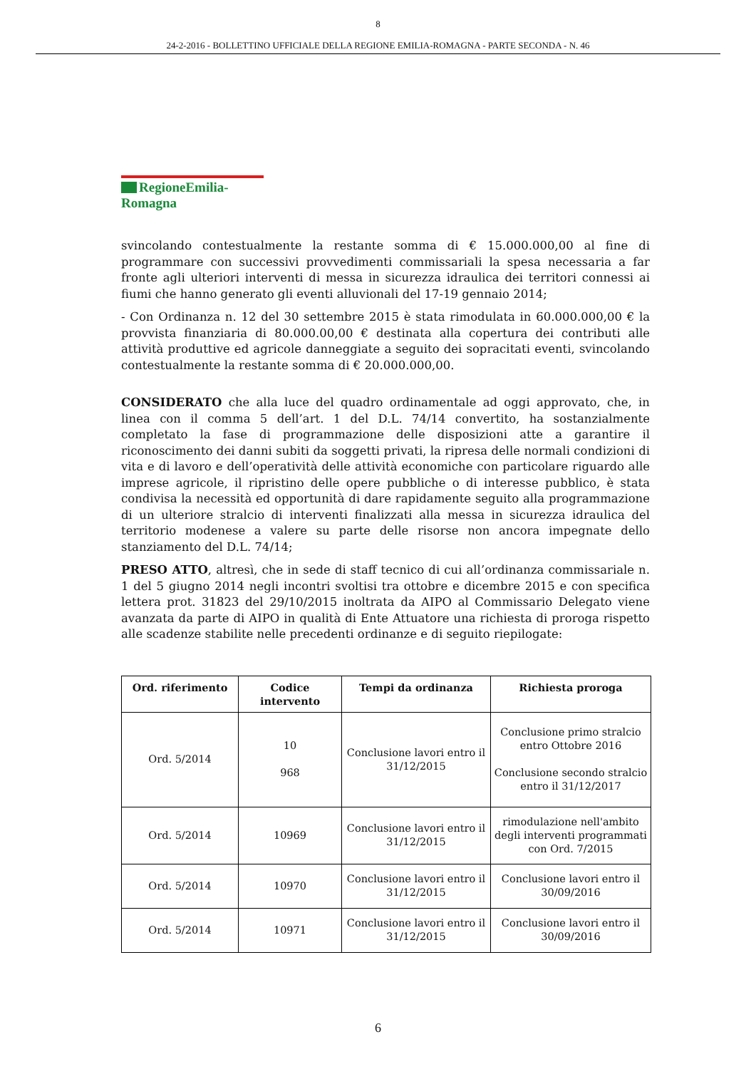8
24-2-2016 - BOLLETTINO UFFICIALE DELLA REGIONE EMILIA-ROMAGNA - PARTE SECONDA - N. 46
RegioneEmilia-Romagna
svincolando contestualmente la restante somma di € 15.000.000,00 al fine di programmare con successivi provvedimenti commissariali la spesa necessaria a far fronte agli ulteriori interventi di messa in sicurezza idraulica dei territori connessi ai fiumi che hanno generato gli eventi alluvionali del 17-19 gennaio 2014;
- Con Ordinanza n. 12 del 30 settembre 2015 è stata rimodulata in 60.000.000,00 € la provvista finanziaria di 80.000.00,00 € destinata alla copertura dei contributi alle attività produttive ed agricole danneggiate a seguito dei sopracitati eventi, svincolando contestualmente la restante somma di € 20.000.000,00.
CONSIDERATO che alla luce del quadro ordinamentale ad oggi approvato, che, in linea con il comma 5 dell’art. 1 del D.L. 74/14 convertito, ha sostanzialmente completato la fase di programmazione delle disposizioni atte a garantire il riconoscimento dei danni subiti da soggetti privati, la ripresa delle normali condizioni di vita e di lavoro e dell’operatività delle attività economiche con particolare riguardo alle imprese agricole, il ripristino delle opere pubbliche o di interesse pubblico, è stata condivisa la necessità ed opportunità di dare rapidamente seguito alla programmazione di un ulteriore stralcio di interventi finalizzati alla messa in sicurezza idraulica del territorio modenese a valere su parte delle risorse non ancora impegnate dello stanziamento del D.L. 74/14;
PRESO ATTO, altresì, che in sede di staff tecnico di cui all’ordinanza commissariale n. 1 del 5 giugno 2014 negli incontri svoltisi tra ottobre e dicembre 2015 e con specifica lettera prot. 31823 del 29/10/2015 inoltrata da AIPO al Commissario Delegato viene avanzata da parte di AIPO in qualità di Ente Attuatore una richiesta di proroga rispetto alle scadenze stabilite nelle precedenti ordinanze e di seguito riepilogate:
| Ord. riferimento | Codice intervento | Tempi da ordinanza | Richiesta proroga |
| --- | --- | --- | --- |
| Ord. 5/2014 | 10 968 | Conclusione lavori entro il 31/12/2015 | Conclusione primo stralcio entro Ottobre 2016 Conclusione secondo stralcio entro il 31/12/2017 |
| Ord. 5/2014 | 10969 | Conclusione lavori entro il 31/12/2015 | rimodulazione nell'ambito degli interventi programmati con Ord. 7/2015 |
| Ord. 5/2014 | 10970 | Conclusione lavori entro il 31/12/2015 | Conclusione lavori entro il 30/09/2016 |
| Ord. 5/2014 | 10971 | Conclusione lavori entro il 31/12/2015 | Conclusione lavori entro il 30/09/2016 |
6